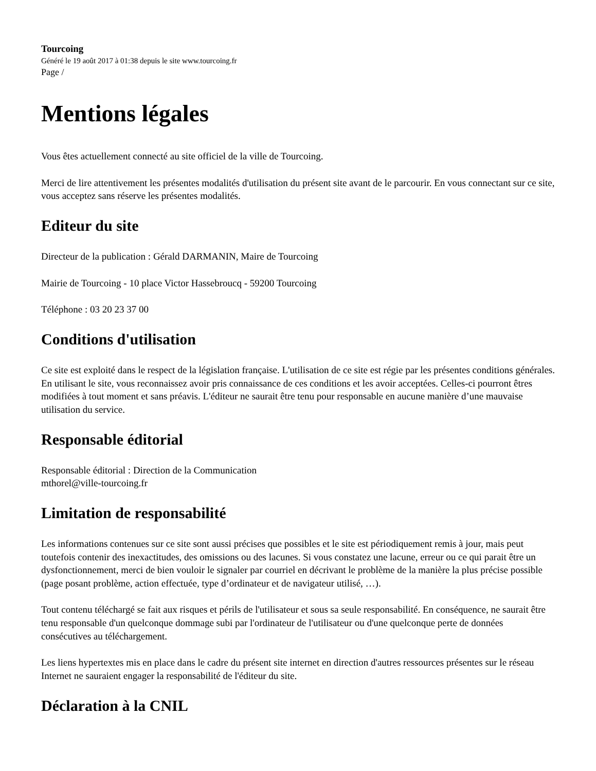Tourcoing
Généré le 19 août 2017 à 01:38 depuis le site www.tourcoing.fr
Page /
Mentions légales
Vous êtes actuellement connecté au site officiel de la ville de Tourcoing.
Merci de lire attentivement les présentes modalités d'utilisation du présent site avant de le parcourir. En vous connectant sur ce site, vous acceptez sans réserve les présentes modalités.
Editeur du site
Directeur de la publication : Gérald DARMANIN, Maire de Tourcoing
Mairie de Tourcoing - 10 place Victor Hassebroucq - 59200 Tourcoing
Téléphone : 03 20 23 37 00
Conditions d'utilisation
Ce site est exploité dans le respect de la législation française. L'utilisation de ce site est régie par les présentes conditions générales. En utilisant le site, vous reconnaissez avoir pris connaissance de ces conditions et les avoir acceptées. Celles-ci pourront êtres modifiées à tout moment et sans préavis. L'éditeur ne saurait être tenu pour responsable en aucune manière d’une mauvaise utilisation du service.
Responsable éditorial
Responsable éditorial : Direction de la Communication
mthorel@ville-tourcoing.fr
Limitation de responsabilité
Les informations contenues sur ce site sont aussi précises que possibles et le site est périodiquement remis à jour, mais peut toutefois contenir des inexactitudes, des omissions ou des lacunes. Si vous constatez une lacune, erreur ou ce qui parait être un dysfonctionnement, merci de bien vouloir le signaler par courriel en décrivant le problème de la manière la plus précise possible (page posant problème, action effectuée, type d’ordinateur et de navigateur utilisé, …).
Tout contenu téléchargé se fait aux risques et périls de l'utilisateur et sous sa seule responsabilité. En conséquence, ne saurait être tenu responsable d'un quelconque dommage subi par l'ordinateur de l'utilisateur ou d'une quelconque perte de données consécutives au téléchargement.
Les liens hypertextes mis en place dans le cadre du présent site internet en direction d'autres ressources présentes sur le réseau Internet ne sauraient engager la responsabilité de l'éditeur du site.
Déclaration à la CNIL